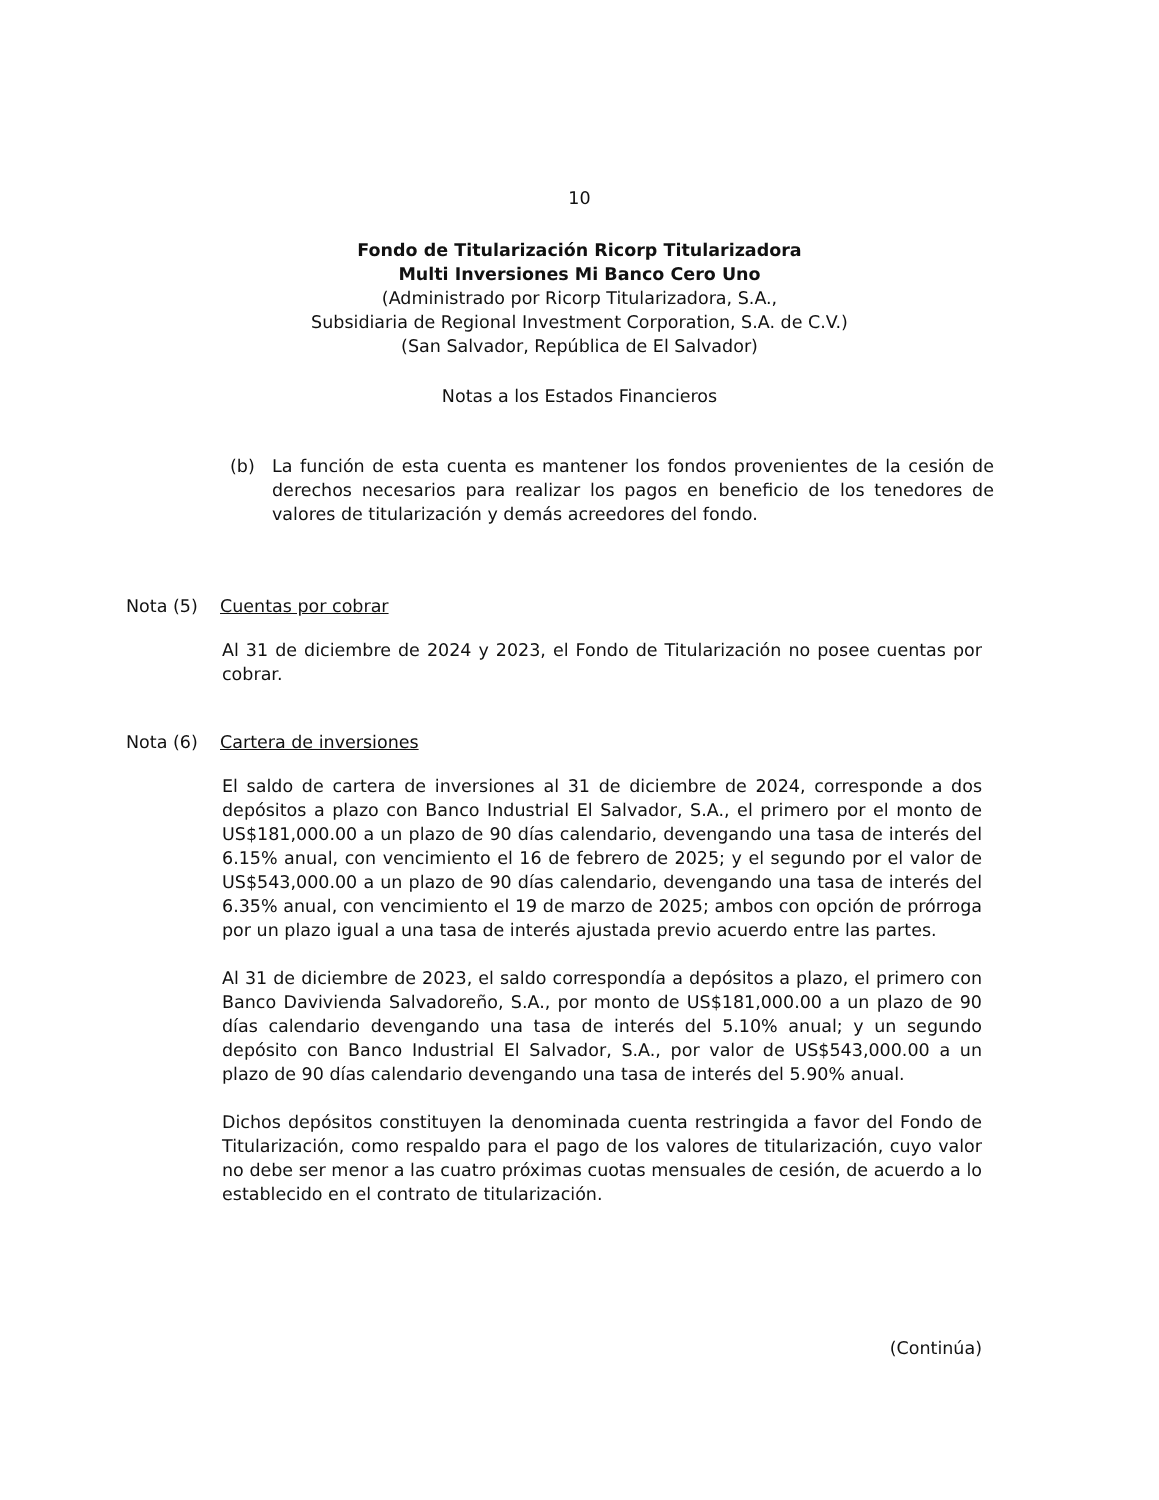10
Fondo de Titularización Ricorp Titularizadora
Multi Inversiones Mi Banco Cero Uno
(Administrado por Ricorp Titularizadora, S.A.,
Subsidiaria de Regional Investment Corporation, S.A. de C.V.)
(San Salvador, República de El Salvador)
Notas a los Estados Financieros
(b) La función de esta cuenta es mantener los fondos provenientes de la cesión de derechos necesarios para realizar los pagos en beneficio de los tenedores de valores de titularización y demás acreedores del fondo.
Nota (5) Cuentas por cobrar
Al 31 de diciembre de 2024 y 2023, el Fondo de Titularización no posee cuentas por cobrar.
Nota (6) Cartera de inversiones
El saldo de cartera de inversiones al 31 de diciembre de 2024, corresponde a dos depósitos a plazo con Banco Industrial El Salvador, S.A., el primero por el monto de US$181,000.00 a un plazo de 90 días calendario, devengando una tasa de interés del 6.15% anual, con vencimiento el 16 de febrero de 2025; y el segundo por el valor de US$543,000.00 a un plazo de 90 días calendario, devengando una tasa de interés del 6.35% anual, con vencimiento el 19 de marzo de 2025; ambos con opción de prórroga por un plazo igual a una tasa de interés ajustada previo acuerdo entre las partes.
Al 31 de diciembre de 2023, el saldo correspondía a depósitos a plazo, el primero con Banco Davivienda Salvadoreño, S.A., por monto de US$181,000.00 a un plazo de 90 días calendario devengando una tasa de interés del 5.10% anual; y un segundo depósito con Banco Industrial El Salvador, S.A., por valor de US$543,000.00 a un plazo de 90 días calendario devengando una tasa de interés del 5.90% anual.
Dichos depósitos constituyen la denominada cuenta restringida a favor del Fondo de Titularización, como respaldo para el pago de los valores de titularización, cuyo valor no debe ser menor a las cuatro próximas cuotas mensuales de cesión, de acuerdo a lo establecido en el contrato de titularización.
(Continúa)